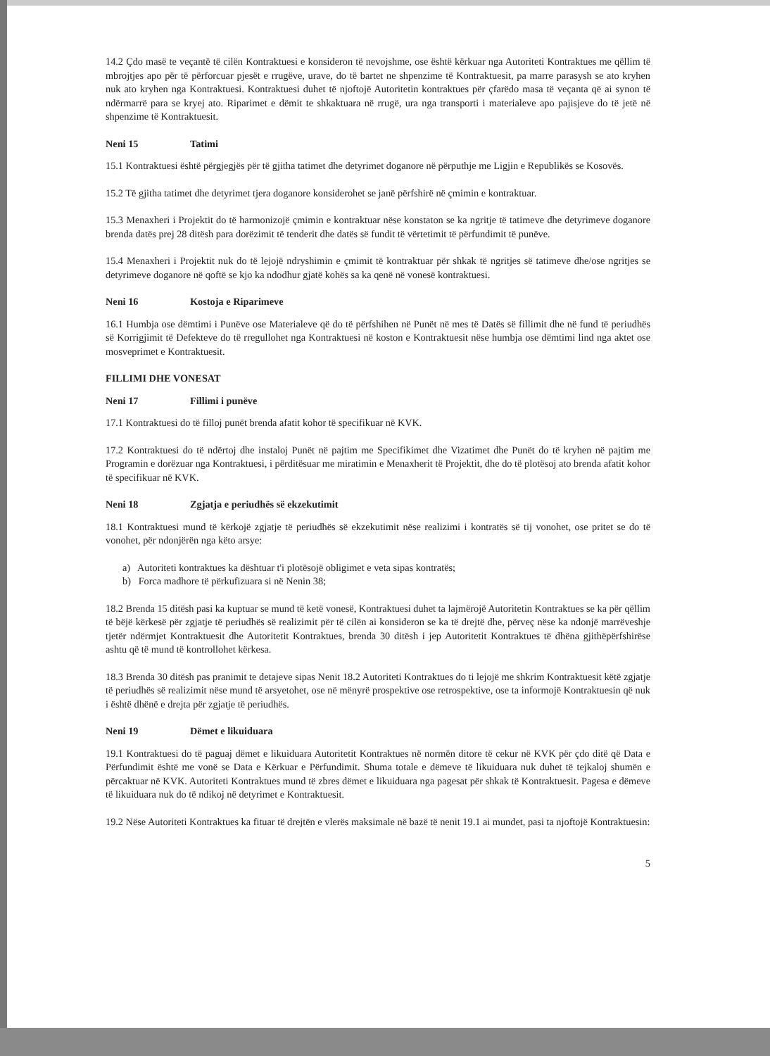14.2 Çdo masë te veçantë të cilën Kontraktuesi e konsideron të nevojshme, ose është kërkuar nga Autoriteti Kontraktues me qëllim të mbrojtjes apo për të përforcuar pjesët e rrugëve, urave, do të bartet ne shpenzime të Kontraktuesit, pa marre parasysh se ato kryhen nuk ato kryhen nga Kontraktuesi. Kontraktuesi duhet të njoftojë Autoritetin kontraktues për çfarëdo masa të veçanta që ai synon të ndërmarrë para se kryej ato. Riparimet e dëmit te shkaktuara në rrugë, ura nga transporti i materialeve apo pajisjeve do të jetë në shpenzime të Kontraktuesit.
Neni 15 Tatimi
15.1 Kontraktuesi është përgjegjës për të gjitha tatimet dhe detyrimet doganore në përputhje me Ligjin e Republikës se Kosovës.
15.2 Të gjitha tatimet dhe detyrimet tjera doganore konsiderohet se janë përfshirë në çmimin e kontraktuar.
15.3 Menaxheri i Projektit do të harmonizojë çmimin e kontraktuar nëse konstaton se ka ngritje të tatimeve dhe detyrimeve doganore brenda datës prej 28 ditësh para dorëzimit të tenderit dhe datës së fundit të vërtetimit të përfundimit të punëve.
15.4 Menaxheri i Projektit nuk do të lejojë ndryshimin e çmimit të kontraktuar për shkak të ngritjes së tatimeve dhe/ose ngritjes se detyrimeve doganore në qoftë se kjo ka ndodhur gjatë kohës sa ka qenë në vonesë kontraktuesi.
Neni 16 Kostoja e Riparimeve
16.1 Humbja ose dëmtimi i Punëve ose Materialeve që do të përfshihen në Punët në mes të Datës së fillimit dhe në fund të periudhës së Korrigjimit të Defekteve do të rregullohet nga Kontraktuesi në koston e Kontraktuesit nëse humbja ose dëmtimi lind nga aktet ose mosveprimet e Kontraktuesit.
FILLIMI DHE VONESAT
Neni 17 Fillimi i punëve
17.1 Kontraktuesi do të filloj punët brenda afatit kohor të specifikuar në KVK.
17.2 Kontraktuesi do të ndërtoj dhe instaloj Punët në pajtim me Specifikimet dhe Vizatimet dhe Punët do të kryhen në pajtim me Programin e dorëzuar nga Kontraktuesi, i përditësuar me miratimin e Menaxherit të Projektit, dhe do të plotësoj ato brenda afatit kohor të specifikuar në KVK.
Neni 18 Zgjatja e periudhës së ekzekutimit
18.1 Kontraktuesi mund të kërkojë zgjatje të periudhës së ekzekutimit nëse realizimi i kontratës së tij vonohet, ose pritet se do të vonohet, për ndonjërën nga këto arsye:
a) Autoriteti kontraktues ka dështuar t'i plotësojë obligimet e veta sipas kontratës;
b) Forca madhore të përkufizuara si në Nenin 38;
18.2 Brenda 15 ditësh pasi ka kuptuar se mund të ketë vonesë, Kontraktuesi duhet ta lajmërojë Autoritetin Kontraktues se ka për qëllim të bëjë kërkesë për zgjatje të periudhës së realizimit për të cilën ai konsideron se ka të drejtë dhe, përveç nëse ka ndonjë marrëveshje tjetër ndërmjet Kontraktuesit dhe Autoritetit Kontraktues, brenda 30 ditësh i jep Autoritetit Kontraktues të dhëna gjithëpërfshirëse ashtu që të mund të kontrollohet kërkesa.
18.3 Brenda 30 ditësh pas pranimit te detajeve sipas Nenit 18.2 Autoriteti Kontraktues do ti lejojë me shkrim Kontraktuesit këtë zgjatje të periudhës së realizimit nëse mund të arsyetohet, ose në mënyrë prospektive ose retrospektive, ose ta informojë Kontraktuesin që nuk i është dhënë e drejta për zgjatje të periudhës.
Neni 19 Dëmet e likuiduara
19.1 Kontraktuesi do të paguaj dëmet e likuiduara Autoritetit Kontraktues në normën ditore të cekur në KVK për çdo ditë që Data e Përfundimit është me vonë se Data e Kërkuar e Përfundimit. Shuma totale e dëmeve të likuiduara nuk duhet të tejkaloj shumën e përcaktuar në KVK. Autoriteti Kontraktues mund të zbres dëmet e likuiduara nga pagesat për shkak të Kontraktuesit. Pagesa e dëmeve të likuiduara nuk do të ndikoj në detyrimet e Kontraktuesit.
19.2 Nëse Autoriteti Kontraktues ka fituar të drejtën e vlerës maksimale në bazë të nenit 19.1 ai mundet, pasi ta njoftojë Kontraktuesin:
5